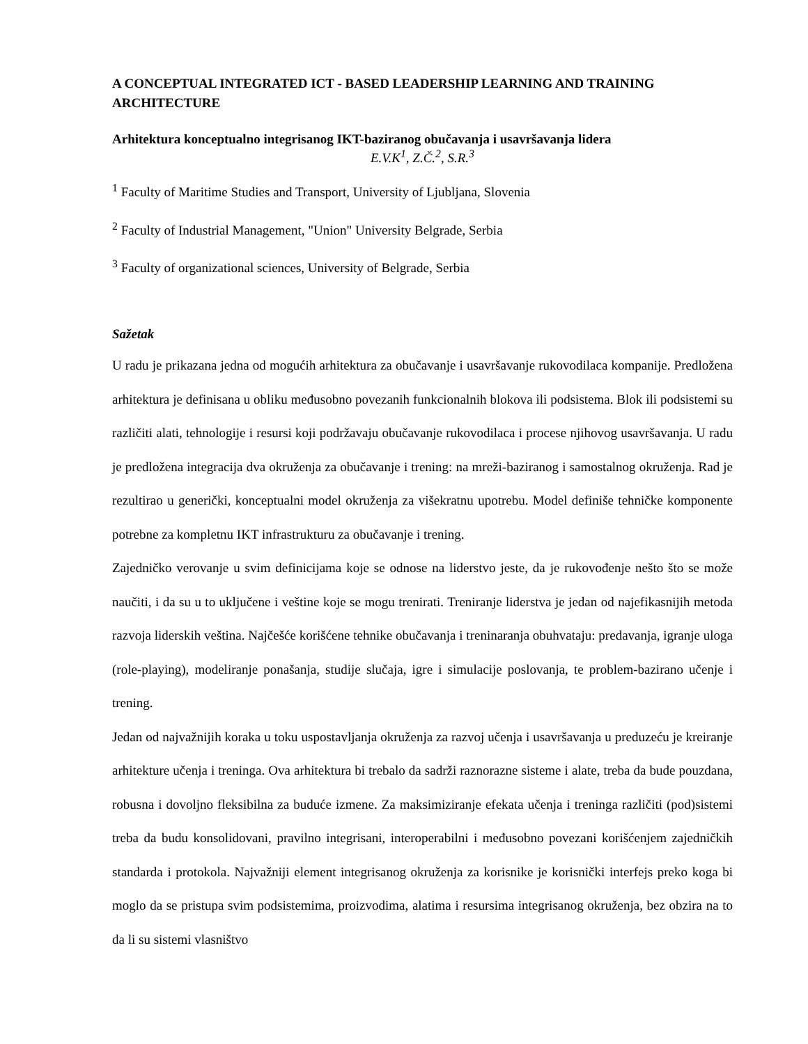A CONCEPTUAL INTEGRATED ICT - BASED LEADERSHIP LEARNING AND TRAINING ARCHITECTURE
Arhitektura konceptualno integrisanog IKT-baziranog obučavanja i usavršavanja lidera
E.V.K<sup>1</sup>, Z.Č.<sup>2</sup>, S.R.<sup>3</sup>
<sup>1</sup> Faculty of Maritime Studies and Transport, University of Ljubljana, Slovenia
<sup>2</sup> Faculty of Industrial Management, "Union" University Belgrade, Serbia
<sup>3</sup> Faculty of organizational sciences, University of Belgrade, Serbia
Sažetak
U radu je prikazana jedna od mogućih arhitektura za obučavanje i usavršavanje rukovodilaca kompanije. Predložena arhitektura je definisana u obliku međusobno povezanih funkcionalnih blokova ili podsistema. Blok ili podsistemi su različiti alati, tehnologije i resursi koji podržavaju obučavanje rukovodilaca i procese njihovog usavršavanja. U radu je predložena integracija dva okruženja za obučavanje i trening: na mreži-baziranog i samostalnog okruženja. Rad je rezultirao u generički, konceptualni model okruženja za višekratnu upotrebu. Model definiše tehničke komponente potrebne za kompletnu IKT infrastrukturu za obučavanje i trening.
Zajedničko verovanje u svim definicijama koje se odnose na liderstvo jeste, da je rukovođenje nešto što se može naučiti, i da su u to uključene i veštine koje se mogu trenirati. Treniranje liderstva je jedan od najefikasnijih metoda razvoja liderskih veština. Najčešće korišćene tehnike obučavanja i treninaranja obuhvataju: predavanja, igranje uloga (role-playing), modeliranje ponašanja, studije slučaja, igre i simulacije poslovanja, te problem-bazirano učenje i trening.
Jedan od najvažnijih koraka u toku uspostavljanja okruženja za razvoj učenja i usavršavanja u preduzeću je kreiranje arhitekture učenja i treninga. Ova arhitektura bi trebalo da sadrži raznorazne sisteme i alate, treba da bude pouzdana, robusna i dovoljno fleksibilna za buduće izmene. Za maksimiziranje efekata učenja i treninga različiti (pod)sistemi treba da budu konsolidovani, pravilno integrisani, interoperabilni i međusobno povezani korišćenjem zajedničkih standarda i protokola. Najvažniji element integrisanog okruženja za korisnike je korisnički interfejs preko koga bi moglo da se pristupa svim podsistemima, proizvodima, alatima i resursima integrisanog okruženja, bez obzira na to da li su sistemi vlasništvo